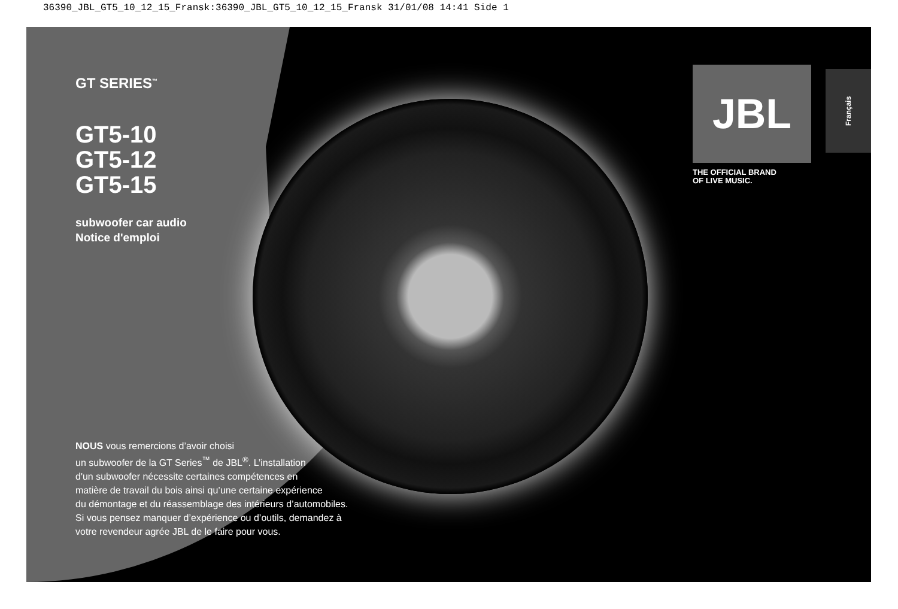36390_JBL_GT5_10_12_15_Fransk:36390_JBL_GT5_10_12_15_Fransk 31/01/08 14:41 Side 1
GT SERIES<sup>™</sup>
GT5-10
GT5-12
GT5-15
subwoofer car audio
Notice d'emploi
NOUS vous remercions d’avoir choisi
un subwoofer de la GT Series<sup>™</sup> de JBL<sup>®</sup>. L’installation
d'un subwoofer nécessite certaines compétences en
matière de travail du bois ainsi qu’une certaine expérience
du démontage et du réassemblage des intérieurs d’automobiles.
Si vous pensez manquer d’expérience ou d’outils, demandez à
votre revendeur agrée JBL de le faire pour vous.
JBL
THE OFFICIAL BRAND
OF LIVE MUSIC.
Français